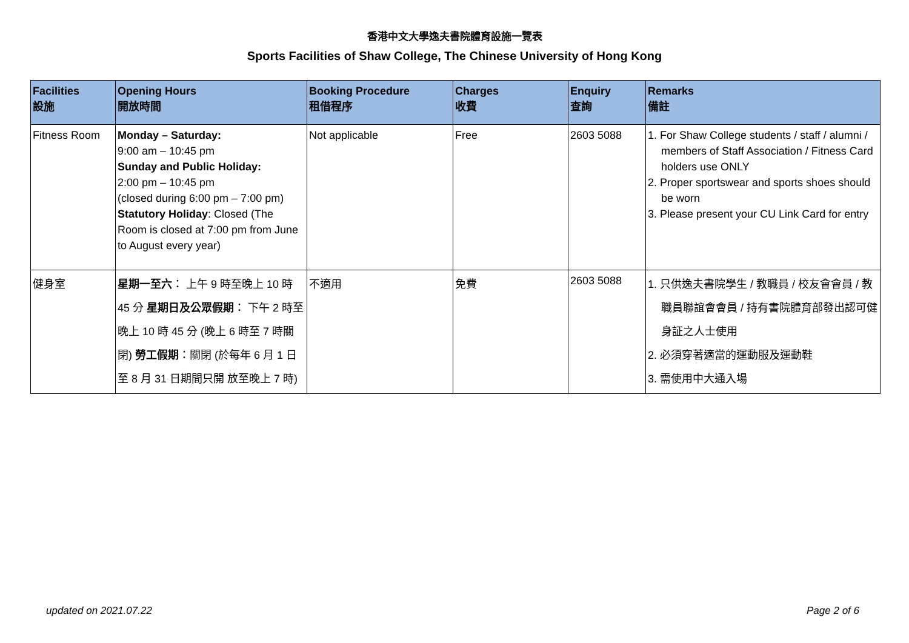香港中文大學逸夫書院體育設施一覽表
Sports Facilities of Shaw College, The Chinese University of Hong Kong
| Facilities 設施 | Opening Hours 開放時間 | Booking Procedure 租借程序 | Charges 收費 | Enquiry 查詢 | Remarks 備註 |
| --- | --- | --- | --- | --- | --- |
| Fitness Room | Monday – Saturday: 9:00 am – 10:45 pm Sunday and Public Holiday: 2:00 pm – 10:45 pm (closed during 6:00 pm – 7:00 pm) Statutory Holiday : Closed (The Room is closed at 7:00 pm from June to August every year) | Not applicable | Free | 2603 5088 | 1. For Shaw College students / staff / alumni / members of Staff Association / Fitness Card holders use ONLY 2. Proper sportswear and sports shoes should be worn 3. Please present your CU Link Card for entry |
| 健身室 | 星期一至六 ： 上午 9 時至晚上 10 時 45 分 星期日及公眾假期 ： 下午 2 時至晚上 10 時 45 分 (晚上 6 時至 7 時關閉) 勞工假期 ：關閉 (於每年 6 月 1 日至 8 月 31 日期間只開 放至晚上 7 時) | 不適用 | 免費 | 2603 5088 | 1. 只供逸夫書院學生 / 教職員 / 校友會會員 / 教職員聯誼會會員 / 持有書院體育部發出認可健身証之人士使用 2. 必須穿著適當的運動服及運動鞋 3. 需使用中大通入場 |
updated on 2021.07.22 Page 2 of 6